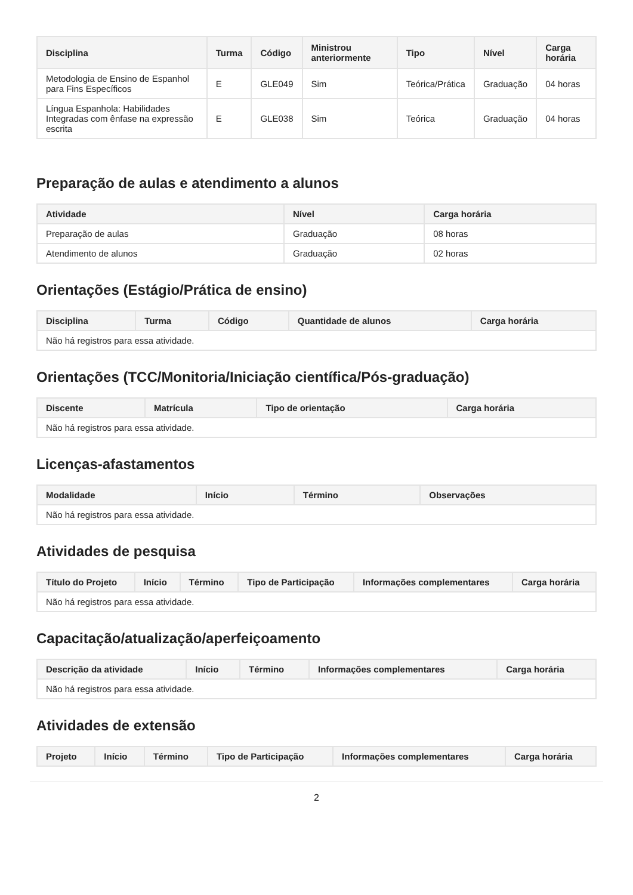| Disciplina | Turma | Código | Ministrou anteriormente | Tipo | Nível | Carga horária |
| --- | --- | --- | --- | --- | --- | --- |
| Metodologia de Ensino de Espanhol para Fins Específicos | E | GLE049 | Sim | Teórica/Prática | Graduação | 04 horas |
| Língua Espanhola: Habilidades Integradas com ênfase na expressão escrita | E | GLE038 | Sim | Teórica | Graduação | 04 horas |
Preparação de aulas e atendimento a alunos
| Atividade | Nível | Carga horária |
| --- | --- | --- |
| Preparação de aulas | Graduação | 08 horas |
| Atendimento de alunos | Graduação | 02 horas |
Orientações (Estágio/Prática de ensino)
| Disciplina | Turma | Código | Quantidade de alunos | Carga horária |
| --- | --- | --- | --- | --- |
| Não há registros para essa atividade. | | | | |
Orientações (TCC/Monitoria/Iniciação científica/Pós-graduação)
| Discente | Matrícula | Tipo de orientação | Carga horária |
| --- | --- | --- | --- |
| Não há registros para essa atividade. | | | |
Licenças-afastamentos
| Modalidade | Início | Término | Observações |
| --- | --- | --- | --- |
| Não há registros para essa atividade. | | | |
Atividades de pesquisa
| Título do Projeto | Início | Término | Tipo de Participação | Informações complementares | Carga horária |
| --- | --- | --- | --- | --- | --- |
| Não há registros para essa atividade. | | | | | |
Capacitação/atualização/aperfeiçoamento
| Descrição da atividade | Início | Término | Informações complementares | Carga horária |
| --- | --- | --- | --- | --- |
| Não há registros para essa atividade. | | | | |
Atividades de extensão
| Projeto | Início | Término | Tipo de Participação | Informações complementares | Carga horária |
| --- | --- | --- | --- | --- | --- |
2